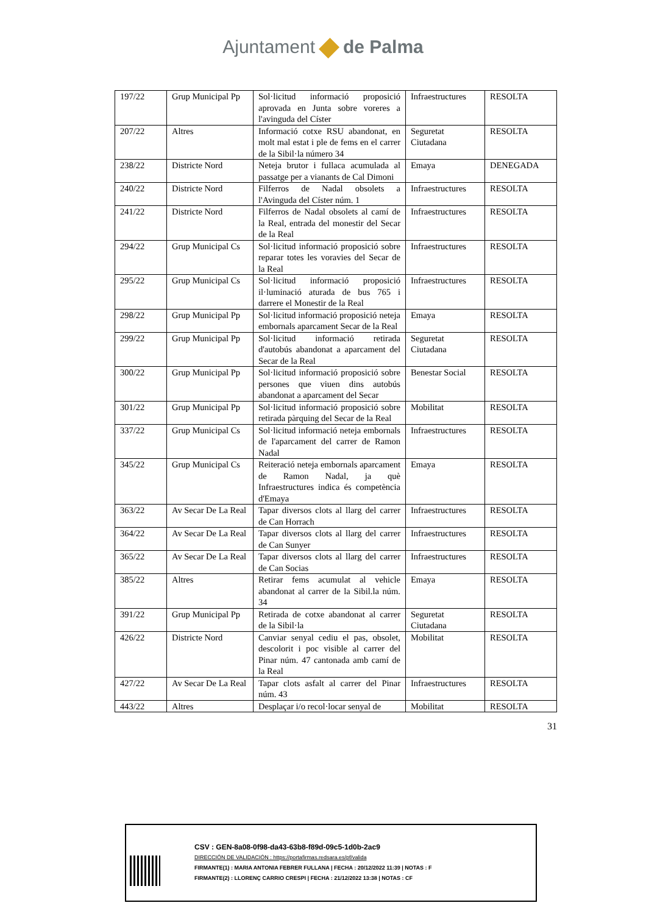Ajuntament de Palma
| 197/22 | Grup Municipal Pp | Sol·licitud informació proposició aprovada en Junta sobre voreres a l'avinguda del Císter | Infraestructures | RESOLTA |
| 207/22 | Altres | Informació cotxe RSU abandonat, en molt mal estat i ple de fems en el carrer de la Sibil·la número 34 | Seguretat Ciutadana | RESOLTA |
| 238/22 | Districte Nord | Neteja brutor i fullaca acumulada al passatge per a vianants de Cal Dimoni | Emaya | DENEGADA |
| 240/22 | Districte Nord | Filferros de Nadal obsolets a l'Avinguda del Císter núm. 1 | Infraestructures | RESOLTA |
| 241/22 | Districte Nord | Filferros de Nadal obsolets al camí de la Real, entrada del monestir del Secar de la Real | Infraestructures | RESOLTA |
| 294/22 | Grup Municipal Cs | Sol·licitud informació proposició sobre reparar totes les voravies del Secar de la Real | Infraestructures | RESOLTA |
| 295/22 | Grup Municipal Cs | Sol·licitud informació proposició il·luminació aturada de bus 765 i darrere el Monestir de la Real | Infraestructures | RESOLTA |
| 298/22 | Grup Municipal Pp | Sol·licitud informació proposició neteja embornals aparcament Secar de la Real | Emaya | RESOLTA |
| 299/22 | Grup Municipal Pp | Sol·licitud informació retirada d'autobús abandonat a aparcament del Secar de la Real | Seguretat Ciutadana | RESOLTA |
| 300/22 | Grup Municipal Pp | Sol·licitud informació proposició sobre persones que viuen dins autobús abandonat a aparcament del Secar | Benestar Social | RESOLTA |
| 301/22 | Grup Municipal Pp | Sol·licitud informació proposició sobre retirada pàrquing del Secar de la Real | Mobilitat | RESOLTA |
| 337/22 | Grup Municipal Cs | Sol·licitud informació neteja embornals de l'aparcament del carrer de Ramon Nadal | Infraestructures | RESOLTA |
| 345/22 | Grup Municipal Cs | Reiteració neteja embornals aparcament de Ramon Nadal, ja què Infraestructures indica és competència d'Emaya | Emaya | RESOLTA |
| 363/22 | Av Secar De La Real | Tapar diversos clots al llarg del carrer de Can Horrach | Infraestructures | RESOLTA |
| 364/22 | Av Secar De La Real | Tapar diversos clots al llarg del carrer de Can Sunyer | Infraestructures | RESOLTA |
| 365/22 | Av Secar De La Real | Tapar diversos clots al llarg del carrer de Can Socias | Infraestructures | RESOLTA |
| 385/22 | Altres | Retirar fems acumulat al vehicle abandonat al carrer de la Sibil.la núm. 34 | Emaya | RESOLTA |
| 391/22 | Grup Municipal Pp | Retirada de cotxe abandonat al carrer de la Sibil·la | Seguretat Ciutadana | RESOLTA |
| 426/22 | Districte Nord | Canviar senyal cediu el pas, obsolet, descolorit i poc visible al carrer del Pinar núm. 47 cantonada amb camí de la Real | Mobilitat | RESOLTA |
| 427/22 | Av Secar De La Real | Tapar clots asfalt al carrer del Pinar núm. 43 | Infraestructures | RESOLTA |
| 443/22 | Altres | Desplaçar i/o recol·locar senyal de | Mobilitat | RESOLTA |
31
CSV : GEN-8a08-0f98-da43-63b8-f89d-09c5-1d0b-2ac9
DIRECCIÓN DE VALIDACIÓN : https://portafirmas.redsara.es/pf/valida
FIRMANTE(1) : MARIA ANTONIA FEBRER FULLANA | FECHA : 20/12/2022 11:39 | NOTAS : F
FIRMANTE(2) : LLORENÇ CARRIO CRESPI | FECHA : 21/12/2022 13:38 | NOTAS : CF